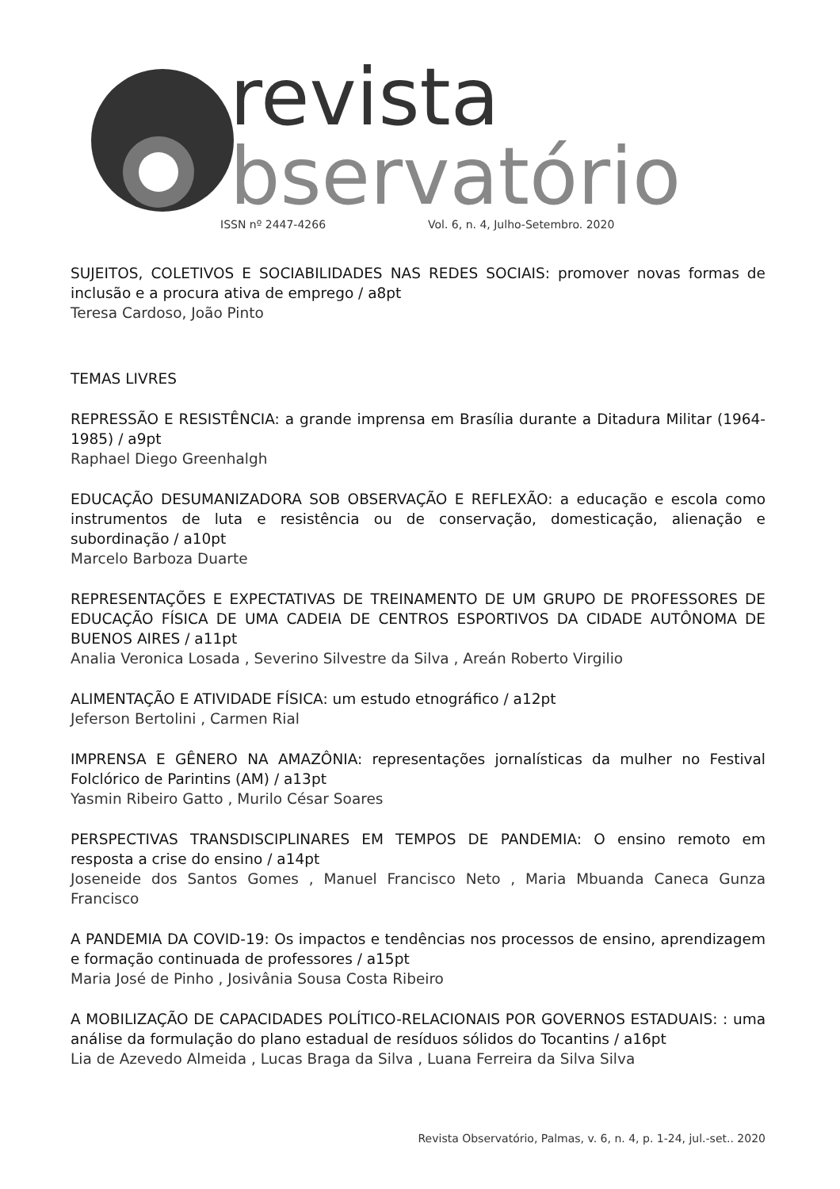revista
bservatório
ISSN nº 2447-4266 Vol. 6, n. 4, Julho-Setembro. 2020
SUJEITOS, COLETIVOS E SOCIABILIDADES NAS REDES SOCIAIS: promover novas formas de inclusão e a procura ativa de emprego / a8pt
Teresa Cardoso, João Pinto
TEMAS LIVRES
REPRESSÃO E RESISTÊNCIA: a grande imprensa em Brasília durante a Ditadura Militar (1964-1985) / a9pt
Raphael Diego Greenhalgh
EDUCAÇÃO DESUMANIZADORA SOB OBSERVAÇÃO E REFLEXÃO: a educação e escola como instrumentos de luta e resistência ou de conservação, domesticação, alienação e subordinação / a10pt
Marcelo Barboza Duarte
REPRESENTAÇÕES E EXPECTATIVAS DE TREINAMENTO DE UM GRUPO DE PROFESSORES DE EDUCAÇÃO FÍSICA DE UMA CADEIA DE CENTROS ESPORTIVOS DA CIDADE AUTÔNOMA DE BUENOS AIRES / a11pt
Analia Veronica Losada , Severino Silvestre da Silva , Areán Roberto Virgilio
ALIMENTAÇÃO E ATIVIDADE FÍSICA: um estudo etnográfico / a12pt
Jeferson Bertolini , Carmen Rial
IMPRENSA E GÊNERO NA AMAZÔNIA: representações jornalísticas da mulher no Festival Folclórico de Parintins (AM) / a13pt
Yasmin Ribeiro Gatto , Murilo César Soares
PERSPECTIVAS TRANSDISCIPLINARES EM TEMPOS DE PANDEMIA: O ensino remoto em resposta a crise do ensino / a14pt
Joseneide dos Santos Gomes , Manuel Francisco Neto , Maria Mbuanda Caneca Gunza Francisco
A PANDEMIA DA COVID-19: Os impactos e tendências nos processos de ensino, aprendizagem e formação continuada de professores / a15pt
Maria José de Pinho , Josivânia Sousa Costa Ribeiro
A MOBILIZAÇÃO DE CAPACIDADES POLÍTICO-RELACIONAIS POR GOVERNOS ESTADUAIS: : uma análise da formulação do plano estadual de resíduos sólidos do Tocantins / a16pt
Lia de Azevedo Almeida , Lucas Braga da Silva , Luana Ferreira da Silva Silva
Revista Observatório, Palmas, v. 6, n. 4, p. 1-24, jul.-set.. 2020